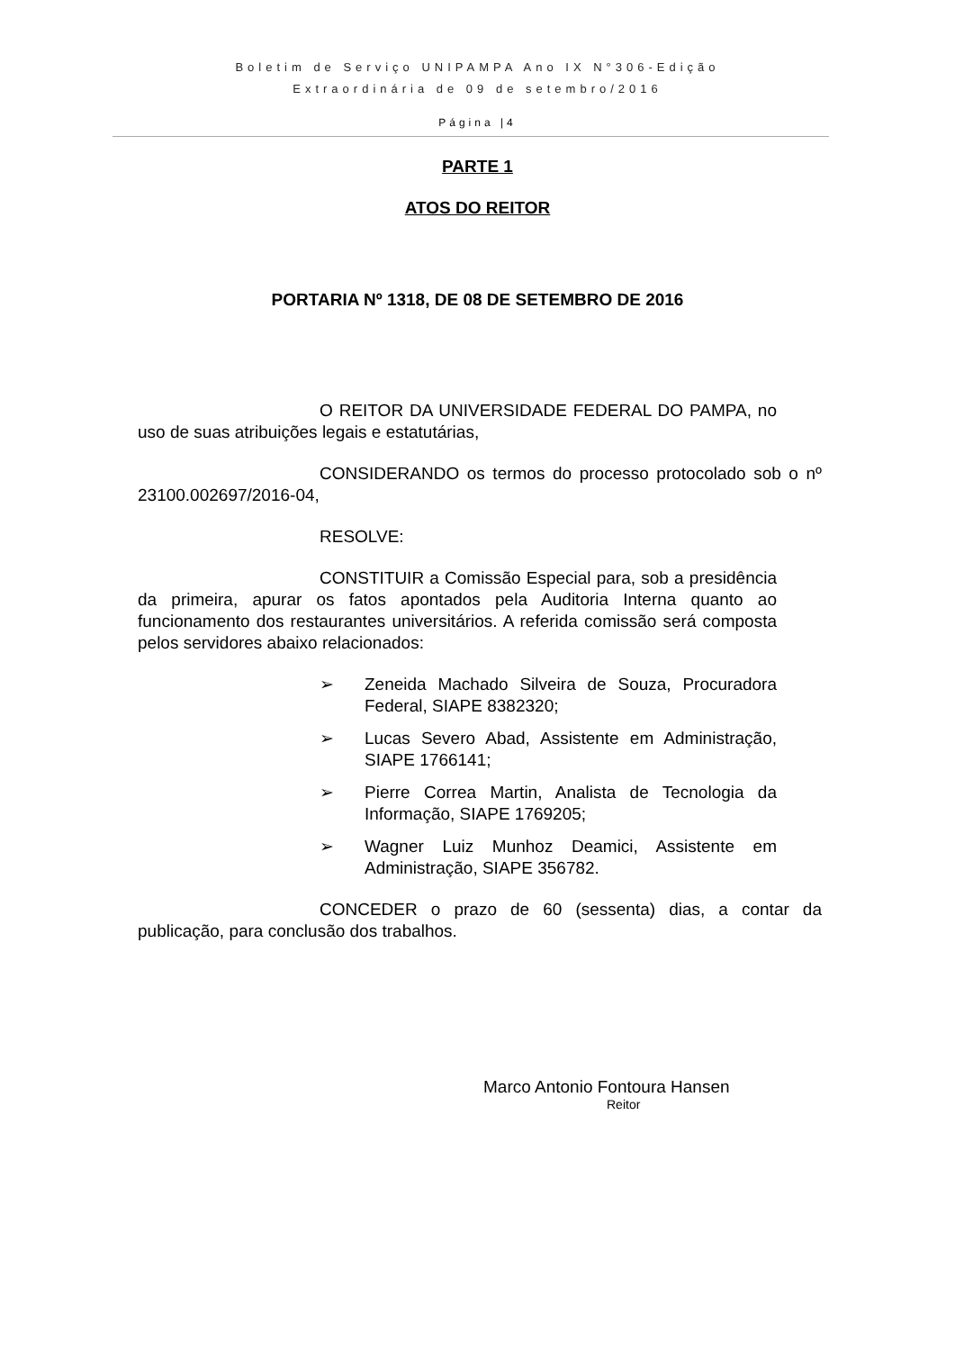Boletim de Serviço UNIPAMPA Ano IX N°306-Edição
Extraordinária de 09 de setembro/2016
Página |4
PARTE 1
ATOS DO REITOR
PORTARIA Nº 1318, DE 08 DE SETEMBRO DE 2016
O REITOR DA UNIVERSIDADE FEDERAL DO PAMPA, no uso de suas atribuições legais e estatutárias,
CONSIDERANDO os termos do processo protocolado sob o nº 23100.002697/2016-04,
RESOLVE:
CONSTITUIR a Comissão Especial para, sob a presidência da primeira, apurar os fatos apontados pela Auditoria Interna quanto ao funcionamento dos restaurantes universitários. A referida comissão será composta pelos servidores abaixo relacionados:
➢ Zeneida Machado Silveira de Souza, Procuradora Federal, SIAPE 8382320;
➢ Lucas Severo Abad, Assistente em Administração, SIAPE 1766141;
➢ Pierre Correa Martin, Analista de Tecnologia da Informação, SIAPE 1769205;
➢ Wagner Luiz Munhoz Deamici, Assistente em Administração, SIAPE 356782.
CONCEDER o prazo de 60 (sessenta) dias, a contar da publicação, para conclusão dos trabalhos.
Marco Antonio Fontoura Hansen
Reitor